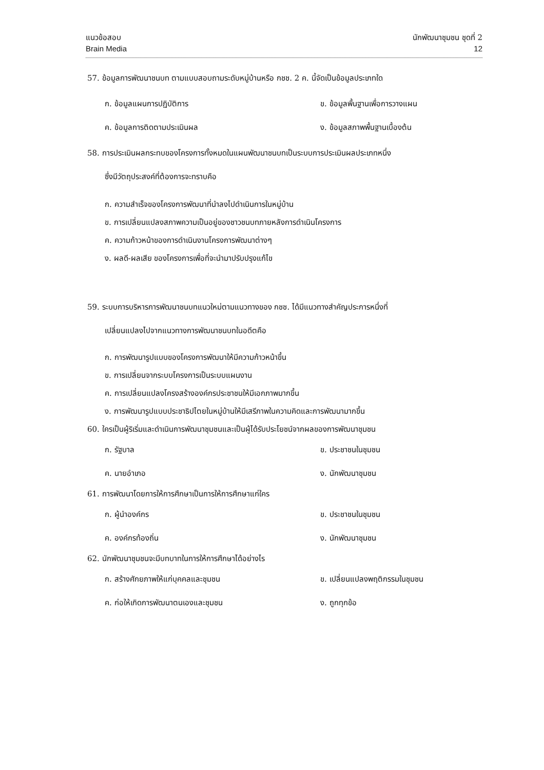แนวข้อสอบ นักพัฒนาชุมชน ชุดที่ 2
Brain Media 12
57. ข้อมูลการพัฒนาชนบท ตามแบบสอบถามระดับหมู่บ้านหรือ กชช. 2 ค. นี้จัดเป็นข้อมูลประเภทใด
ก. ข้อมูลแผนการปฏิบัติการ
ข. ข้อมูลพื้นฐานเพื่อการวางแผน
ค. ข้อมูลการติดตามประเมินผล
ง. ข้อมูลสภาพพื้นฐานเบื้องต้น
58. การประเมินผลกระทบของโครงการทั้งหมดในแผนพัฒนาชนบทเป็นระบบการประเมินผลประเภทหนึ่ง
ซึ่งมีวัตถุประสงค์ที่ต้องการจะทราบคือ
ก. ความสำเร็จของโครงการพัฒนาที่นำลงไปดำเนินการในหมู่บ้าน
ข. การเปลี่ยนแปลงสภาพความเป็นอยู่ของชาวชนบทภายหลังการดำเนินโครงการ
ค. ความก้าวหน้าของการดำเนินงานโครงการพัฒนาต่างๆ
ง. ผลดี-ผลเสีย ของโครงการเพื่อที่จะนำมาปรับปรุงแก้ไข
59. ระบบการบริหารการพัฒนาชนบทแนวใหม่ตามแนวทางของ กชช. ได้มีแนวทางสำคัญประการหนึ่งที่
เปลี่ยนแปลงไปจากแนวทางการพัฒนาชนบทในอดีตคือ
ก. การพัฒนารูปแบบของโครงการพัฒนาให้มีความก้าวหน้าขึ้น
ข. การเปลี่ยนจากระบบโครงการเป็นระบบแผนงาน
ค. การเปลี่ยนแปลงโครงสร้างองค์กรประชาชนให้มีเอกภาพมากขึ้น
ง. การพัฒนารูปแบบประชาธิปไตยในหมู่บ้านให้มีเสรีภาพในความคิดและการพัฒนามากขึ้น
60. ใครเป็นผู้ริเริ่มและดำเนินการพัฒนาชุมชนและเป็นผู้ได้รับประโยชน์จากผลของการพัฒนาชุมชน
ก. รัฐบาล
ข. ประชาชนในชุมชน
ค. นายอำเภอ
ง. นักพัฒนาชุมชน
61. การพัฒนาโดยการให้การศึกษาเป็นการให้การศึกษาแก่ใคร
ก. ผู้นำองค์กร
ข. ประชาชนในชุมชน
ค. องค์กรท้องถิ่น
ง. นักพัฒนาชุมชน
62. นักพัฒนาชุมชนจะมีบทบาทในการให้การศึกษาได้อย่างไร
ก. สร้างศักยภาพให้แก่บุคคลและชุมชน
ข. เปลี่ยนแปลงพฤติกรรมในชุมชน
ค. ก่อให้เกิดการพัฒนาตนเองและชุมชน
ง. ถูกทุกข้อ